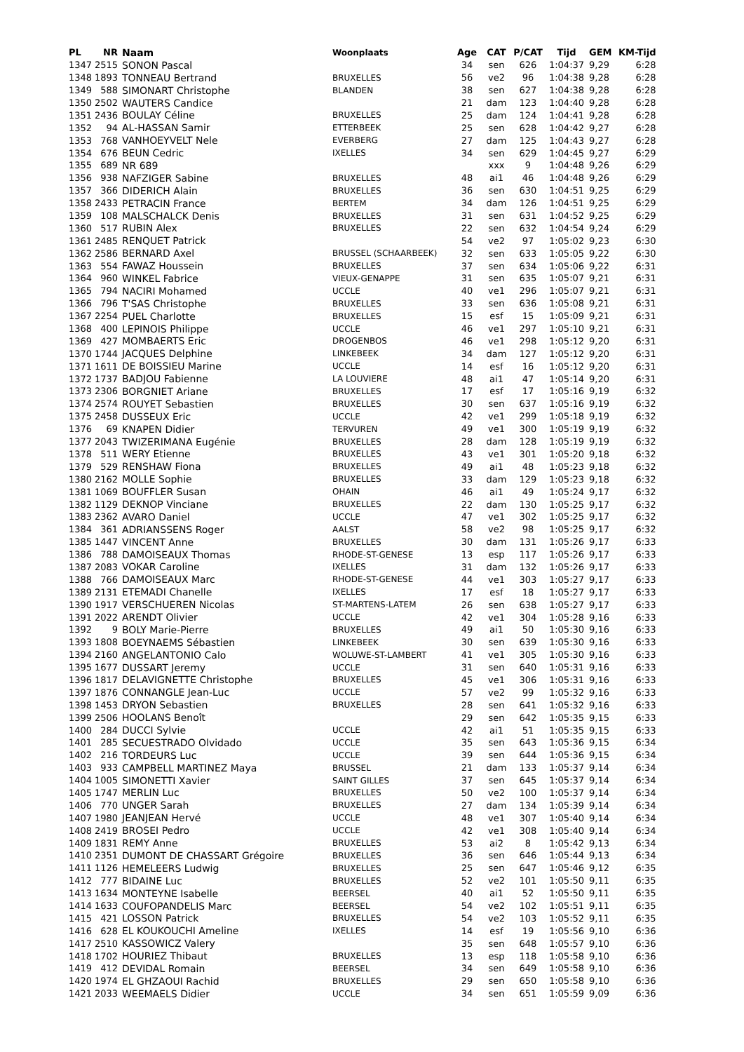| PL | NR | Naam | Woonplaats | Age | CAT | P/CAT | Tijd | GEM | KM-Tijd |
| --- | --- | --- | --- | --- | --- | --- | --- | --- | --- |
| 1347 | 2515 | SONON Pascal | | 34 | sen | 626 | 1:04:37 | 9,29 | 6:28 |
| 1348 | 1893 | TONNEAU Bertrand | BRUXELLES | 56 | ve2 | 96 | 1:04:38 | 9,28 | 6:28 |
| 1349 | 588 | SIMONART Christophe | BLANDEN | 38 | sen | 627 | 1:04:38 | 9,28 | 6:28 |
| 1350 | 2502 | WAUTERS Candice | | 21 | dam | 123 | 1:04:40 | 9,28 | 6:28 |
| 1351 | 2436 | BOULAY Céline | BRUXELLES | 25 | dam | 124 | 1:04:41 | 9,28 | 6:28 |
| 1352 | 94 | AL-HASSAN Samir | ETTERBEEK | 25 | sen | 628 | 1:04:42 | 9,27 | 6:28 |
| 1353 | 768 | VANHOEYVELT Nele | EVERBERG | 27 | dam | 125 | 1:04:43 | 9,27 | 6:28 |
| 1354 | 676 | BEUN Cedric | IXELLES | 34 | sen | 629 | 1:04:45 | 9,27 | 6:29 |
| 1355 | 689 | NR 689 | | | xxx | 9 | 1:04:48 | 9,26 | 6:29 |
| 1356 | 938 | NAFZIGER Sabine | BRUXELLES | 48 | ai1 | 46 | 1:04:48 | 9,26 | 6:29 |
| 1357 | 366 | DIDERICH Alain | BRUXELLES | 36 | sen | 630 | 1:04:51 | 9,25 | 6:29 |
| 1358 | 2433 | PETRACIN France | BERTEM | 34 | dam | 126 | 1:04:51 | 9,25 | 6:29 |
| 1359 | 108 | MALSCHALCK Denis | BRUXELLES | 31 | sen | 631 | 1:04:52 | 9,25 | 6:29 |
| 1360 | 517 | RUBIN Alex | BRUXELLES | 22 | sen | 632 | 1:04:54 | 9,24 | 6:29 |
| 1361 | 2485 | RENQUET Patrick | | 54 | ve2 | 97 | 1:05:02 | 9,23 | 6:30 |
| 1362 | 2586 | BERNARD Axel | BRUSSEL (SCHAARBEEK) | 32 | sen | 633 | 1:05:05 | 9,22 | 6:30 |
| 1363 | 554 | FAWAZ Houssein | BRUXELLES | 37 | sen | 634 | 1:05:06 | 9,22 | 6:31 |
| 1364 | 960 | WINKEL Fabrice | VIEUX-GENAPPE | 31 | sen | 635 | 1:05:07 | 9,21 | 6:31 |
| 1365 | 794 | NACIRI Mohamed | UCCLE | 40 | ve1 | 296 | 1:05:07 | 9,21 | 6:31 |
| 1366 | 796 | T'SAS Christophe | BRUXELLES | 33 | sen | 636 | 1:05:08 | 9,21 | 6:31 |
| 1367 | 2254 | PUEL Charlotte | BRUXELLES | 15 | esf | 15 | 1:05:09 | 9,21 | 6:31 |
| 1368 | 400 | LEPINOIS Philippe | UCCLE | 46 | ve1 | 297 | 1:05:10 | 9,21 | 6:31 |
| 1369 | 427 | MOMBAERTS Eric | DROGENBOS | 46 | ve1 | 298 | 1:05:12 | 9,20 | 6:31 |
| 1370 | 1744 | JACQUES Delphine | LINKEBEEK | 34 | dam | 127 | 1:05:12 | 9,20 | 6:31 |
| 1371 | 1611 | DE BOISSIEU Marine | UCCLE | 14 | esf | 16 | 1:05:12 | 9,20 | 6:31 |
| 1372 | 1737 | BADJOU Fabienne | LA LOUVIERE | 48 | ai1 | 47 | 1:05:14 | 9,20 | 6:31 |
| 1373 | 2306 | BORGNIET Ariane | BRUXELLES | 17 | esf | 17 | 1:05:16 | 9,19 | 6:32 |
| 1374 | 2574 | ROUYET Sebastien | BRUXELLES | 30 | sen | 637 | 1:05:16 | 9,19 | 6:32 |
| 1375 | 2458 | DUSSEUX Eric | UCCLE | 42 | ve1 | 299 | 1:05:18 | 9,19 | 6:32 |
| 1376 | 69 | KNAPEN Didier | TERVUREN | 49 | ve1 | 300 | 1:05:19 | 9,19 | 6:32 |
| 1377 | 2043 | TWIZERIMANA Eugénie | BRUXELLES | 28 | dam | 128 | 1:05:19 | 9,19 | 6:32 |
| 1378 | 511 | WERY Etienne | BRUXELLES | 43 | ve1 | 301 | 1:05:20 | 9,18 | 6:32 |
| 1379 | 529 | RENSHAW Fiona | BRUXELLES | 49 | ai1 | 48 | 1:05:23 | 9,18 | 6:32 |
| 1380 | 2162 | MOLLE Sophie | BRUXELLES | 33 | dam | 129 | 1:05:23 | 9,18 | 6:32 |
| 1381 | 1069 | BOUFFLER Susan | OHAIN | 46 | ai1 | 49 | 1:05:24 | 9,17 | 6:32 |
| 1382 | 1129 | DEKNOP Vinciane | BRUXELLES | 22 | dam | 130 | 1:05:25 | 9,17 | 6:32 |
| 1383 | 2362 | AVARO Daniel | UCCLE | 47 | ve1 | 302 | 1:05:25 | 9,17 | 6:32 |
| 1384 | 361 | ADRIANSSENS Roger | AALST | 58 | ve2 | 98 | 1:05:25 | 9,17 | 6:32 |
| 1385 | 1447 | VINCENT Anne | BRUXELLES | 30 | dam | 131 | 1:05:26 | 9,17 | 6:33 |
| 1386 | 788 | DAMOISEAUX Thomas | RHODE-ST-GENESE | 13 | esp | 117 | 1:05:26 | 9,17 | 6:33 |
| 1387 | 2083 | VOKAR Caroline | IXELLES | 31 | dam | 132 | 1:05:26 | 9,17 | 6:33 |
| 1388 | 766 | DAMOISEAUX Marc | RHODE-ST-GENESE | 44 | ve1 | 303 | 1:05:27 | 9,17 | 6:33 |
| 1389 | 2131 | ETEMADI Chanelle | IXELLES | 17 | esf | 18 | 1:05:27 | 9,17 | 6:33 |
| 1390 | 1917 | VERSCHUEREN Nicolas | ST-MARTENS-LATEM | 26 | sen | 638 | 1:05:27 | 9,17 | 6:33 |
| 1391 | 2022 | ARENDT Olivier | UCCLE | 42 | ve1 | 304 | 1:05:28 | 9,16 | 6:33 |
| 1392 | 9 | BOLY Marie-Pierre | BRUXELLES | 49 | ai1 | 50 | 1:05:30 | 9,16 | 6:33 |
| 1393 | 1808 | BOEYNAEMS Sébastien | LINKEBEEK | 30 | sen | 639 | 1:05:30 | 9,16 | 6:33 |
| 1394 | 2160 | ANGELANTONIO Calo | WOLUWE-ST-LAMBERT | 41 | ve1 | 305 | 1:05:30 | 9,16 | 6:33 |
| 1395 | 1677 | DUSSART Jeremy | UCCLE | 31 | sen | 640 | 1:05:31 | 9,16 | 6:33 |
| 1396 | 1817 | DELAVIGNETTE Christophe | BRUXELLES | 45 | ve1 | 306 | 1:05:31 | 9,16 | 6:33 |
| 1397 | 1876 | CONNANGLE Jean-Luc | UCCLE | 57 | ve2 | 99 | 1:05:32 | 9,16 | 6:33 |
| 1398 | 1453 | DRYON Sebastien | BRUXELLES | 28 | sen | 641 | 1:05:32 | 9,16 | 6:33 |
| 1399 | 2506 | HOOLANS Benoît | | 29 | sen | 642 | 1:05:35 | 9,15 | 6:33 |
| 1400 | 284 | DUCCI Sylvie | UCCLE | 42 | ai1 | 51 | 1:05:35 | 9,15 | 6:33 |
| 1401 | 285 | SECUESTRADO Olvidado | UCCLE | 35 | sen | 643 | 1:05:36 | 9,15 | 6:34 |
| 1402 | 216 | TORDEURS Luc | UCCLE | 39 | sen | 644 | 1:05:36 | 9,15 | 6:34 |
| 1403 | 933 | CAMPBELL MARTINEZ Maya | BRUSSEL | 21 | dam | 133 | 1:05:37 | 9,14 | 6:34 |
| 1404 | 1005 | SIMONETTI Xavier | SAINT GILLES | 37 | sen | 645 | 1:05:37 | 9,14 | 6:34 |
| 1405 | 1747 | MERLIN Luc | BRUXELLES | 50 | ve2 | 100 | 1:05:37 | 9,14 | 6:34 |
| 1406 | 770 | UNGER Sarah | BRUXELLES | 27 | dam | 134 | 1:05:39 | 9,14 | 6:34 |
| 1407 | 1980 | JEANJEAN Hervé | UCCLE | 48 | ve1 | 307 | 1:05:40 | 9,14 | 6:34 |
| 1408 | 2419 | BROSEI Pedro | UCCLE | 42 | ve1 | 308 | 1:05:40 | 9,14 | 6:34 |
| 1409 | 1831 | REMY Anne | BRUXELLES | 53 | ai2 | 8 | 1:05:42 | 9,13 | 6:34 |
| 1410 | 2351 | DUMONT DE CHASSART Grégoire | BRUXELLES | 36 | sen | 646 | 1:05:44 | 9,13 | 6:34 |
| 1411 | 1126 | HEMELEERS Ludwig | BRUXELLES | 25 | sen | 647 | 1:05:46 | 9,12 | 6:35 |
| 1412 | 777 | BIDAINE Luc | BRUXELLES | 52 | ve2 | 101 | 1:05:50 | 9,11 | 6:35 |
| 1413 | 1634 | MONTEYNE Isabelle | BEERSEL | 40 | ai1 | 52 | 1:05:50 | 9,11 | 6:35 |
| 1414 | 1633 | COUFOPANDELIS Marc | BEERSEL | 54 | ve2 | 102 | 1:05:51 | 9,11 | 6:35 |
| 1415 | 421 | LOSSON Patrick | BRUXELLES | 54 | ve2 | 103 | 1:05:52 | 9,11 | 6:35 |
| 1416 | 628 | EL KOUKOUCHI Ameline | IXELLES | 14 | esf | 19 | 1:05:56 | 9,10 | 6:36 |
| 1417 | 2510 | KASSOWICZ Valery | | 35 | sen | 648 | 1:05:57 | 9,10 | 6:36 |
| 1418 | 1702 | HOURIEZ Thibaut | BRUXELLES | 13 | esp | 118 | 1:05:58 | 9,10 | 6:36 |
| 1419 | 412 | DEVIDAL Romain | BEERSEL | 34 | sen | 649 | 1:05:58 | 9,10 | 6:36 |
| 1420 | 1974 | EL GHZAOUI Rachid | BRUXELLES | 29 | sen | 650 | 1:05:58 | 9,10 | 6:36 |
| 1421 | 2033 | WEEMAELS Didier | UCCLE | 34 | sen | 651 | 1:05:59 | 9,09 | 6:36 |